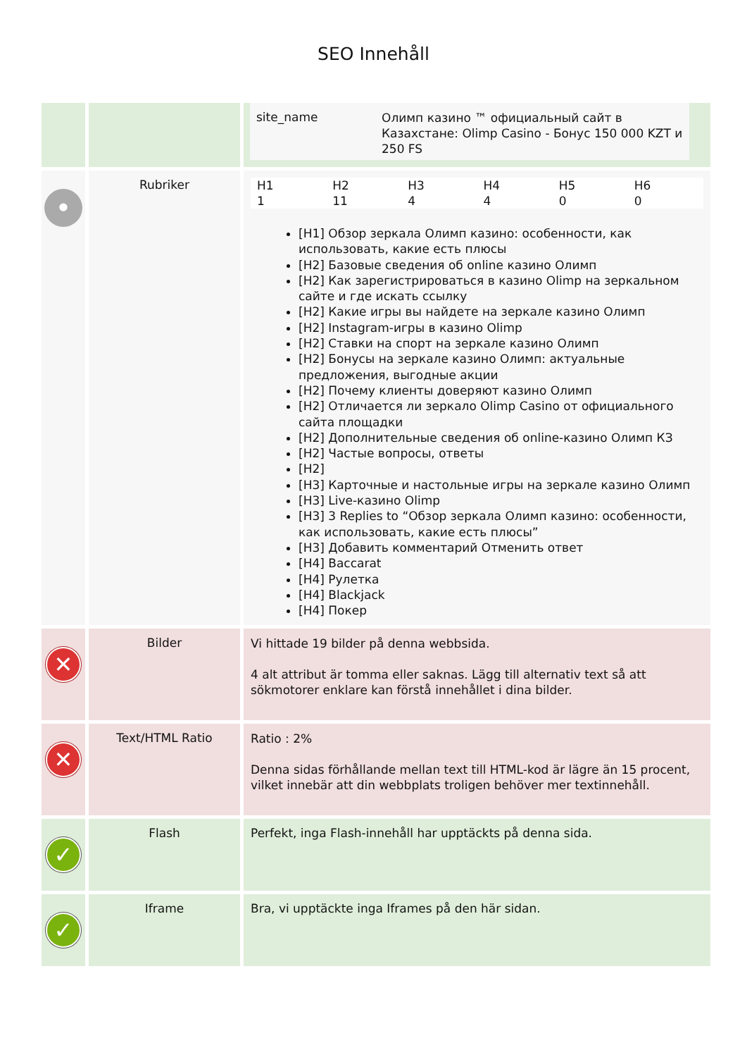SEO Innehåll
| | | / site_name / Олимп казино ™ официальный сайт в Казахстане: Olimp Casino - Бонус 150 000 KZT и 250 FS / |
| • | Rubriker | / H1 / H2 / H3 / H4 / H5 / H6 / / 1 / 11 / 4 / 4 / 0 / 0 / [H1] Обзор зеркала Олимп казино: особенности, как использовать, какие есть плюсы [H2] Базовые сведения об online казино Олимп [H2] Как зарегистрироваться в казино Olimp на зеркальном сайте и где искать ссылку [H2] Какие игры вы найдете на зеркале казино Олимп [H2] Instagram-игры в казино Olimp [H2] Ставки на спорт на зеркале казино Олимп [H2] Бонусы на зеркале казино Олимп: актуальные предложения, выгодные акции [H2] Почему клиенты доверяют казино Олимп [H2] Отличается ли зеркало Olimp Casino от официального сайта площадки [H2] Дополнительные сведения об online-казино Олимп КЗ [H2] Частые вопросы, ответы [H2] [H3] Карточные и настольные игры на зеркале казино Олимп [H3] Live-казино Olimp [H3] 3 Replies to “Обзор зеркала Олимп казино: особенности, как использовать, какие есть плюсы” [H3] Добавить комментарий Отменить ответ [H4] Baccarat [H4] Рулетка [H4] Blackjack [H4] Покер |
| ✕ | Bilder | Vi hittade 19 bilder på denna webbsida. 4 alt attribut är tomma eller saknas. Lägg till alternativ text så att sökmotorer enklare kan förstå innehållet i dina bilder. |
| ✕ | Text/HTML Ratio | Ratio : 2% Denna sidas förhållande mellan text till HTML-kod är lägre än 15 procent, vilket innebär att din webbplats troligen behöver mer textinnehåll. |
| ✓ | Flash | Perfekt, inga Flash-innehåll har upptäckts på denna sida. |
| ✓ | Iframe | Bra, vi upptäckte inga Iframes på den här sidan. |